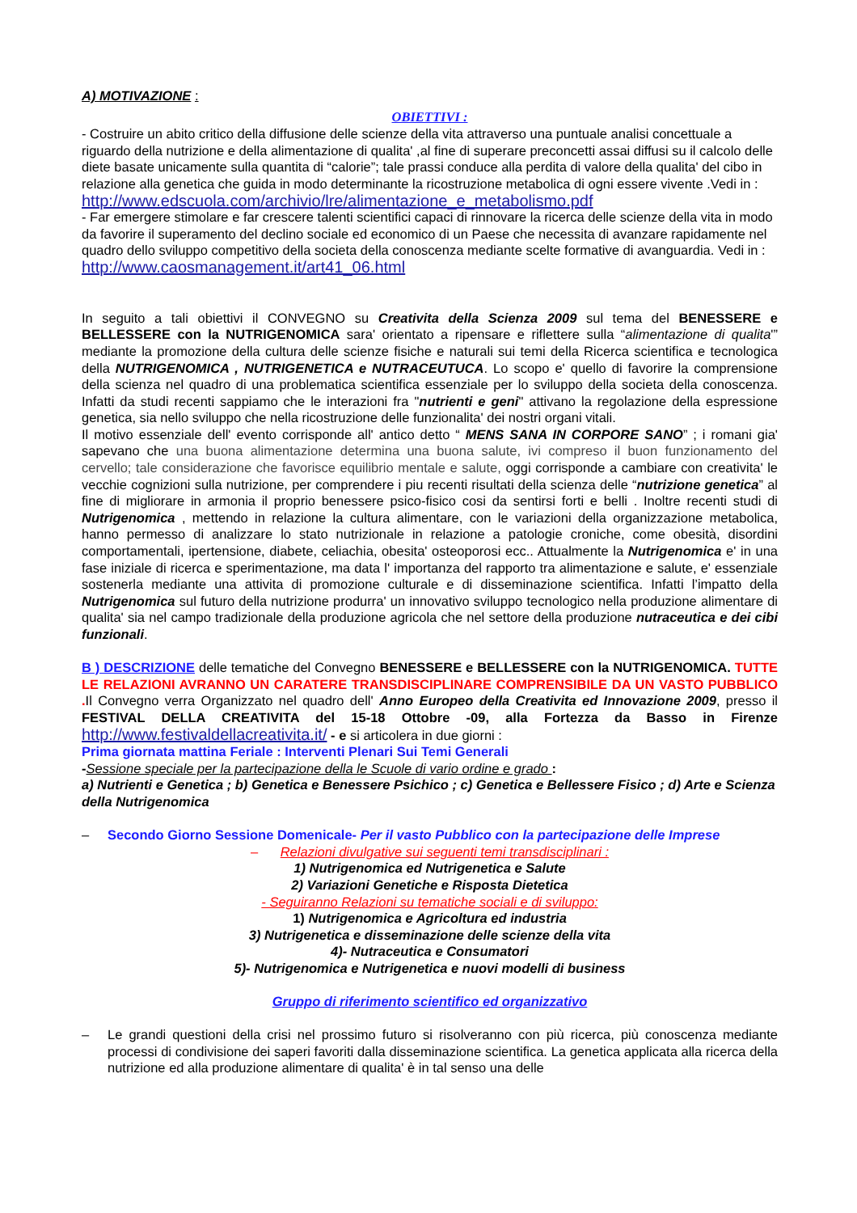A) MOTIVAZIONE :
OBIETTIVI :
- Costruire un abito critico della diffusione delle scienze della vita attraverso una puntuale analisi concettuale a riguardo della nutrizione e della alimentazione di qualita' ,al fine di superare preconcetti assai diffusi su il calcolo delle diete basate unicamente sulla quantita di “calorie”; tale prassi conduce alla perdita di valore della qualita' del cibo in relazione alla genetica che guida in modo determinante la ricostruzione metabolica di ogni essere vivente .Vedi in :
http://www.edscuola.com/archivio/lre/alimentazione_e_metabolismo.pdf
- Far emergere stimolare e far crescere talenti scientifici capaci di rinnovare la ricerca delle scienze della vita in modo da favorire il superamento del declino sociale ed economico di un Paese che necessita di avanzare rapidamente nel quadro dello sviluppo competitivo della societa della conoscenza mediante scelte formative di avanguardia. Vedi in : http://www.caosmanagement.it/art41_06.html
In seguito a tali obiettivi il CONVEGNO su Creativita della Scienza 2009 sul tema del BENESSERE e BELLESSERE con la NUTRIGENOMICA sara' orientato a ripensare e riflettere sulla “alimentazione di qualita'” mediante la promozione della cultura delle scienze fisiche e naturali sui temi della Ricerca scientifica e tecnologica della NUTRIGENOMICA , NUTRIGENETICA e NUTRACEUTUCA. Lo scopo e' quello di favorire la comprensione della scienza nel quadro di una problematica scientifica essenziale per lo sviluppo della societa della conoscenza. Infatti da studi recenti sappiamo che le interazioni fra "nutrienti e geni" attivano la regolazione della espressione genetica, sia nello sviluppo che nella ricostruzione delle funzionalita' dei nostri organi vitali.
Il motivo essenziale dell' evento corrisponde all' antico detto “ MENS SANA IN CORPORE SANO” ; i romani gia' sapevano che una buona alimentazione determina una buona salute, ivi compreso il buon funzionamento del cervello; tale considerazione che favorisce equilibrio mentale e salute, oggi corrisponde a cambiare con creativita' le vecchie cognizioni sulla nutrizione, per comprendere i piu recenti risultati della scienza delle “nutrizione genetica” al fine di migliorare in armonia il proprio benessere psico-fisico cosi da sentirsi forti e belli . Inoltre recenti studi di Nutrigenomica , mettendo in relazione la cultura alimentare, con le variazioni della organizzazione metabolica, hanno permesso di analizzare lo stato nutrizionale in relazione a patologie croniche, come obesità, disordini comportamentali, ipertensione, diabete, celiachia, obesita' osteoporosi ecc.. Attualmente la Nutrigenomica e' in una fase iniziale di ricerca e sperimentazione, ma data l' importanza del rapporto tra alimentazione e salute, e' essenziale sostenerla mediante una attivita di promozione culturale e di disseminazione scientifica. Infatti l’impatto della Nutrigenomica sul futuro della nutrizione produrra' un innovativo sviluppo tecnologico nella produzione alimentare di qualita' sia nel campo tradizionale della produzione agricola che nel settore della produzione nutraceutica e dei cibi funzionali.
B ) DESCRIZIONE delle tematiche del Convegno BENESSERE e BELLESSERE con la NUTRIGENOMICA. TUTTE LE RELAZIONI AVRANNO UN CARATERE TRANSDISCIPLINARE COMPRENSIBILE DA UN VASTO PUBBLICO . Il Convegno verra Organizzato nel quadro dell' Anno Europeo della Creativita ed Innovazione 2009, presso il FESTIVAL DELLA CREATIVITA del 15-18 Ottobre -09, alla Fortezza da Basso in Firenze http://www.festivaldellacreativita.it/ - e si articolera in due giorni :
Prima giornata mattina Feriale : Interventi Plenari Sui Temi Generali
-Sessione speciale per la partecipazione della le Scuole di vario ordine e grado :
a) Nutrienti e Genetica ; b) Genetica e Benessere Psichico ; c) Genetica e Bellessere Fisico ; d) Arte e Scienza della Nutrigenomica
– Secondo Giorno Sessione Domenicale- Per il vasto Pubblico con la partecipazione delle Imprese
– Relazioni divulgative sui seguenti temi transdisciplinari :
1) Nutrigenomica ed Nutrigenetica e Salute
2) Variazioni Genetiche e Risposta Dietetica
- Seguiranno Relazioni su tematiche sociali e di sviluppo:
1) Nutrigenomica e Agricoltura ed industria
3) Nutrigenetica e disseminazione delle scienze della vita
4)- Nutraceutica e Consumatori
5)- Nutrigenomica e Nutrigenetica e nuovi modelli di business
Gruppo di riferimento scientifico ed organizzativo
– Le grandi questioni della crisi nel prossimo futuro si risolveranno con più ricerca, più conoscenza mediante processi di condivisione dei saperi favoriti dalla disseminazione scientifica. La genetica applicata alla ricerca della nutrizione ed alla produzione alimentare di qualita' è in tal senso una delle